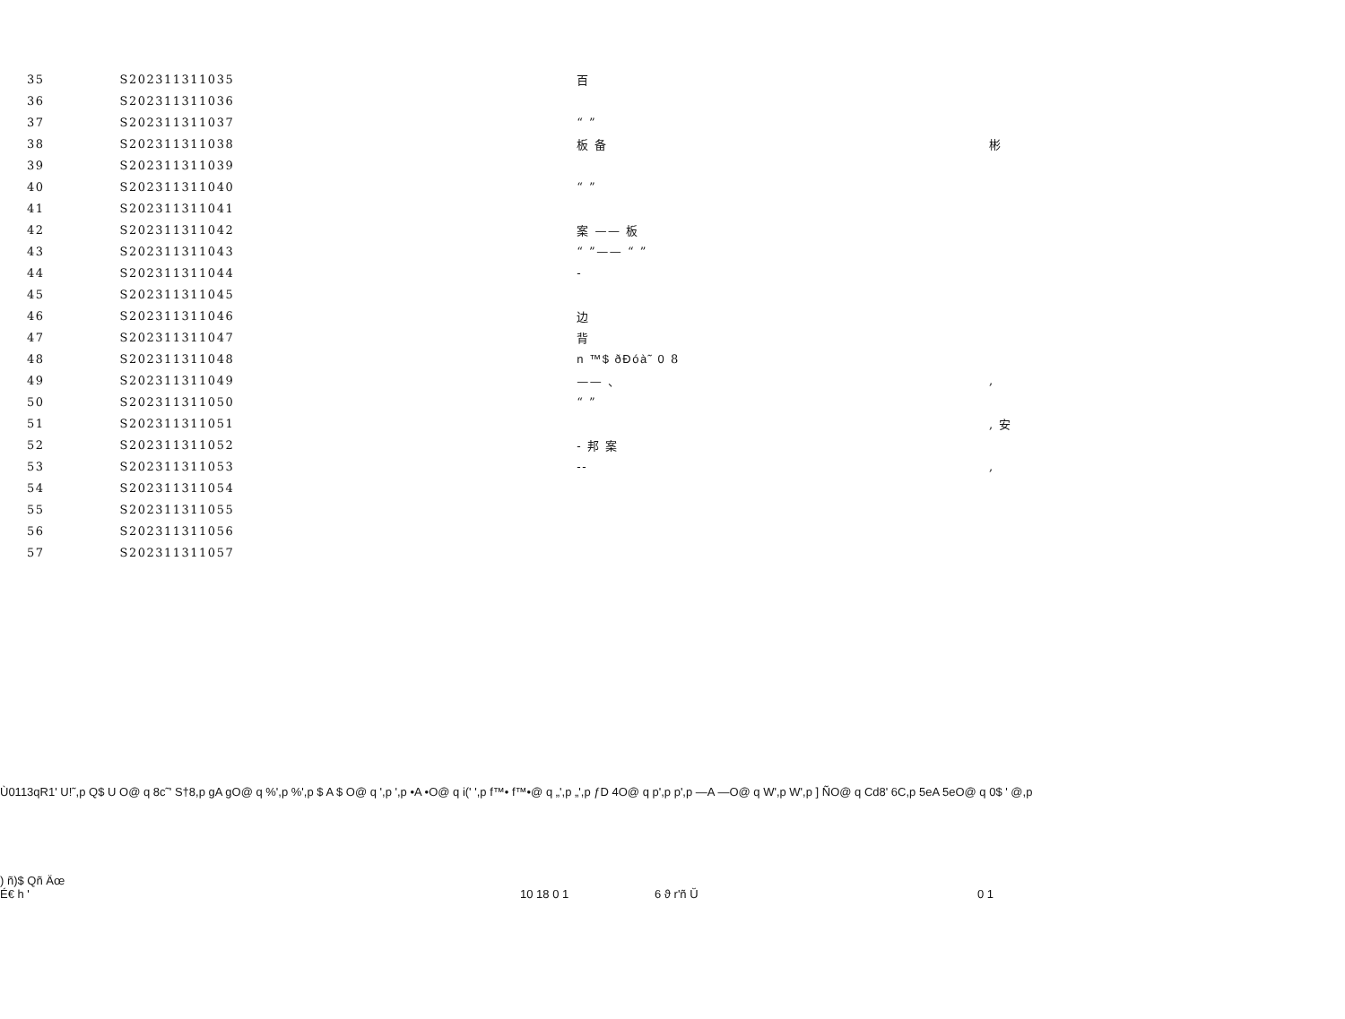| 35 | S202311311035 | 百 | |
| 36 | S202311311036 | | |
| 37 | S202311311037 | “ ” | |
| 38 | S202311311038 | 板 备 | 彬 |
| 39 | S202311311039 | | |
| 40 | S202311311040 | “ ” | |
| 41 | S202311311041 | | |
| 42 | S202311311042 | 案 —— 板 | |
| 43 | S202311311043 | “ ”—— “ ” | |
| 44 | S202311311044 | - | |
| 45 | S202311311045 | | |
| 46 | S202311311046 | 边 | |
| 47 | S202311311047 | 背 | |
| 48 | S202311311048 | n ™$ ðÐóà˜ 0 8 | |
| 49 | S202311311049 | —— 、 | , |
| 50 | S202311311050 | “ ” | |
| 51 | S202311311051 | | , 安 |
| 52 | S202311311052 | - 邦 案 | |
| 53 | S202311311053 | -- | , |
| 54 | S202311311054 | | |
| 55 | S202311311055 | | |
| 56 | S202311311056 | | |
| 57 | S202311311057 | | |
Ù0113qR1' U!˜,p Q$ U O@ q 8c˜' S†8,p gA gO@ q %',p %',p $ A $ O@ q ',p ',p •A •O@ q i(' ',p f™• f™•@ q „',p „',p ƒD 4O@ q p',p p',p —A —O@ q W',p W',p ] ÑO@ q Cd8' 6C,p 5eA 5eO@ q 0$ ' @,p
) ñ)$ Qñ Äœ
É€ h ' 10 18 0 1 6 ϑ r'ñ Ŭ 0 1